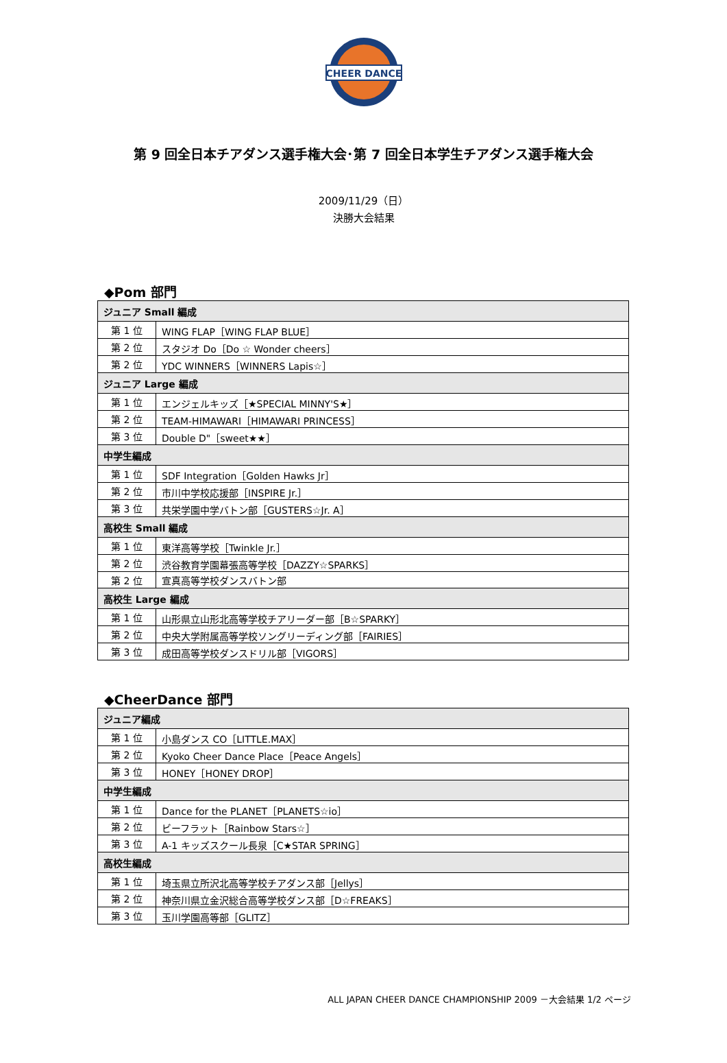CHEER DANCE
第 9 回全日本チアダンス選手権大会･第 7 回全日本学生チアダンス選手権大会
2009/11/29（日）
決勝大会結果
◆Pom 部門
| ジュニア Small 編成 | |
| --- | --- |
| 第 1 位 | WING FLAP［WING FLAP BLUE］ |
| 第 2 位 | スタジオ Do［Do ☆ Wonder cheers］ |
| 第 2 位 | YDC WINNERS［WINNERS Lapis☆］ |
| ジュニア Large 編成 | |
| 第 1 位 | エンジェルキッズ［★SPECIAL MINNY'S★］ |
| 第 2 位 | TEAM-HIMAWARI［HIMAWARI PRINCESS］ |
| 第 3 位 | Double D"［sweet★★］ |
| 中学生編成 | |
| 第 1 位 | SDF Integration［Golden Hawks Jr］ |
| 第 2 位 | 市川中学校応援部［INSPIRE Jr.］ |
| 第 3 位 | 共栄学園中学バトン部［GUSTERS☆Jr. A］ |
| 高校生 Small 編成 | |
| 第 1 位 | 東洋高等学校［Twinkle Jr.］ |
| 第 2 位 | 渋谷教育学園幕張高等学校［DAZZY☆SPARKS］ |
| 第 2 位 | 宣真高等学校ダンスバトン部 |
| 高校生 Large 編成 | |
| 第 1 位 | 山形県立山形北高等学校チアリーダー部［B☆SPARKY］ |
| 第 2 位 | 中央大学附属高等学校ソングリーディング部［FAIRIES］ |
| 第 3 位 | 成田高等学校ダンスドリル部［VIGORS］ |
◆CheerDance 部門
| ジュニア編成 | |
| --- | --- |
| 第 1 位 | 小島ダンス CO［LITTLE.MAX］ |
| 第 2 位 | Kyoko Cheer Dance Place［Peace Angels］ |
| 第 3 位 | HONEY［HONEY DROP］ |
| 中学生編成 | |
| 第 1 位 | Dance for the PLANET［PLANETS☆io］ |
| 第 2 位 | ビーフラット［Rainbow Stars☆］ |
| 第 3 位 | A-1 キッズスクール長泉［C★STAR SPRING］ |
| 高校生編成 | |
| 第 1 位 | 埼玉県立所沢北高等学校チアダンス部［Jellys］ |
| 第 2 位 | 神奈川県立金沢総合高等学校ダンス部［D☆FREAKS］ |
| 第 3 位 | 玉川学園高等部［GLITZ］ |
ALL JAPAN CHEER DANCE CHAMPIONSHIP 2009 －大会結果 1/2 ページ